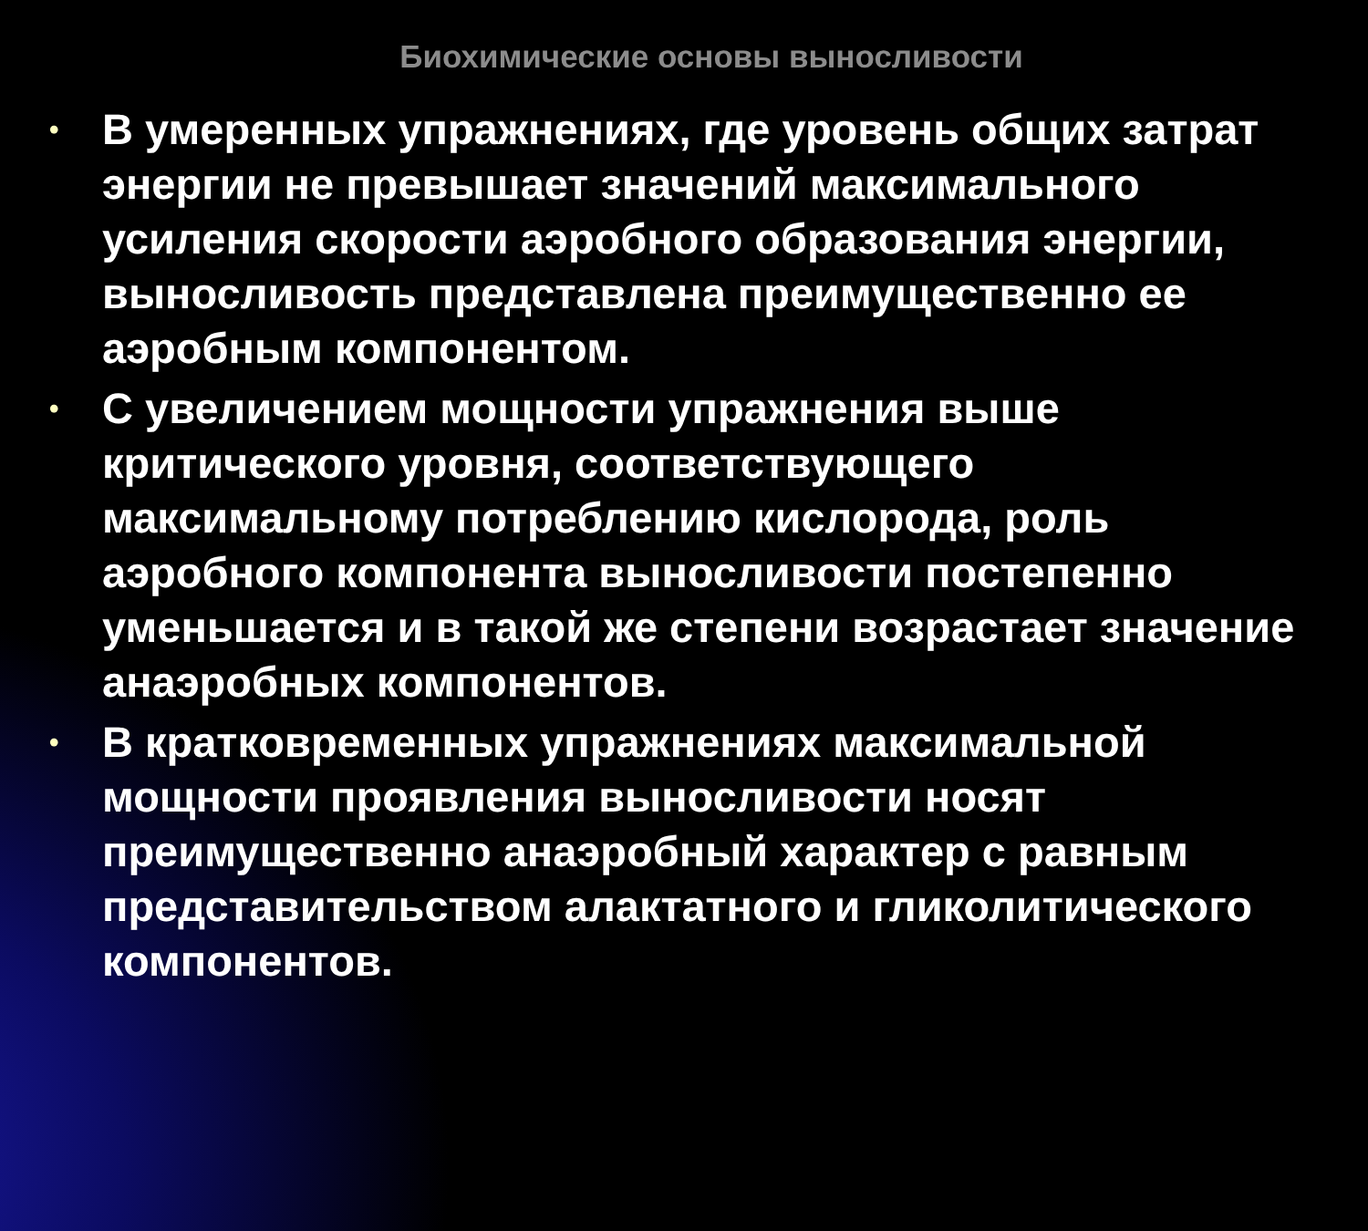Биохимические основы выносливости
• В умеренных упражнениях, где уровень общих затрат энергии не превышает значений максимального усиления скорости аэробного образования энергии, выносливость представлена преимущественно ее аэробным компонентом.
• С увеличением мощности упражнения выше критического уровня, соответствующего максимальному потреблению кислорода, роль аэробного компонента выносливости постепенно уменьшается и в такой же степени возрастает значение анаэробных компонентов.
• В кратковременных упражнениях максимальной мощности проявления выносливости носят преимущественно анаэробный характер с равным представительством алактатного и гликолитического компонентов.